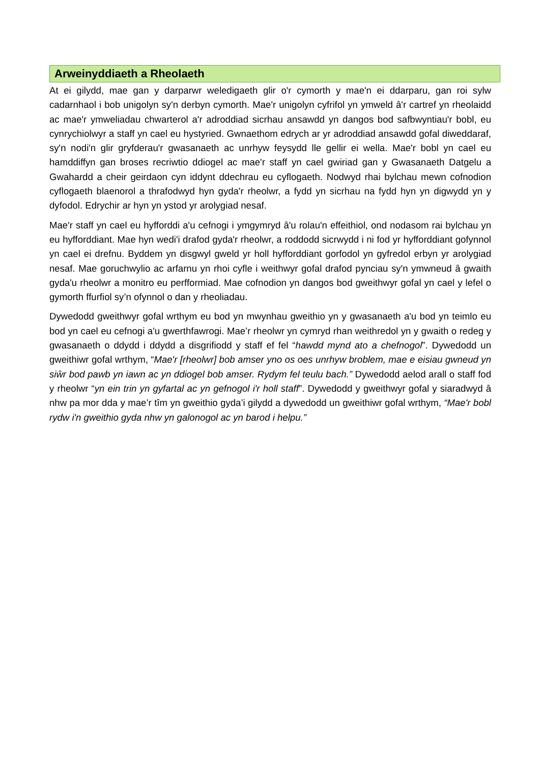Arweinyddiaeth a Rheolaeth
At ei gilydd, mae gan y darparwr weledigaeth glir o'r cymorth y mae'n ei ddarparu, gan roi sylw cadarnhaol i bob unigolyn sy'n derbyn cymorth. Mae'r unigolyn cyfrifol yn ymweld â'r cartref yn rheolaidd ac mae'r ymweliadau chwarterol a'r adroddiad sicrhau ansawdd yn dangos bod safbwyntiau'r bobl, eu cynrychiolwyr a staff yn cael eu hystyried. Gwnaethom edrych ar yr adroddiad ansawdd gofal diweddaraf, sy'n nodi'n glir gryfderau'r gwasanaeth ac unrhyw feysydd lle gellir ei wella. Mae'r bobl yn cael eu hamddiffyn gan broses recriwtio ddiogel ac mae'r staff yn cael gwiriad gan y Gwasanaeth Datgelu a Gwahardd a cheir geirdaon cyn iddynt ddechrau eu cyflogaeth. Nodwyd rhai bylchau mewn cofnodion cyflogaeth blaenorol a thrafodwyd hyn gyda'r rheolwr, a fydd yn sicrhau na fydd hyn yn digwydd yn y dyfodol. Edrychir ar hyn yn ystod yr arolygiad nesaf.
Mae'r staff yn cael eu hyfforddi a'u cefnogi i ymgymryd â'u rolau'n effeithiol, ond nodasom rai bylchau yn eu hyfforddiant. Mae hyn wedi'i drafod gyda'r rheolwr, a roddodd sicrwydd i ni fod yr hyfforddiant gofynnol yn cael ei drefnu. Byddem yn disgwyl gweld yr holl hyfforddiant gorfodol yn gyfredol erbyn yr arolygiad nesaf. Mae goruchwylio ac arfarnu yn rhoi cyfle i weithwyr gofal drafod pynciau sy'n ymwneud â gwaith gyda'u rheolwr a monitro eu perfformiad. Mae cofnodion yn dangos bod gweithwyr gofal yn cael y lefel o gymorth ffurfiol sy’n ofynnol o dan y rheoliadau.
Dywedodd gweithwyr gofal wrthym eu bod yn mwynhau gweithio yn y gwasanaeth a'u bod yn teimlo eu bod yn cael eu cefnogi a'u gwerthfawrogi. Mae’r rheolwr yn cymryd rhan weithredol yn y gwaith o redeg y gwasanaeth o ddydd i ddydd a disgrifiodd y staff ef fel “hawdd mynd ato a chefnogol”. Dywedodd un gweithiwr gofal wrthym, “Mae'r [rheolwr] bob amser yno os oes unrhyw broblem, mae e eisiau gwneud yn siŵr bod pawb yn iawn ac yn ddiogel bob amser. Rydym fel teulu bach.” Dywedodd aelod arall o staff fod y rheolwr “yn ein trin yn gyfartal ac yn gefnogol i'r holl staff”. Dywedodd y gweithwyr gofal y siaradwyd â nhw pa mor dda y mae’r tîm yn gweithio gyda’i gilydd a dywedodd un gweithiwr gofal wrthym, “Mae'r bobl rydw i'n gweithio gyda nhw yn galonogol ac yn barod i helpu.”